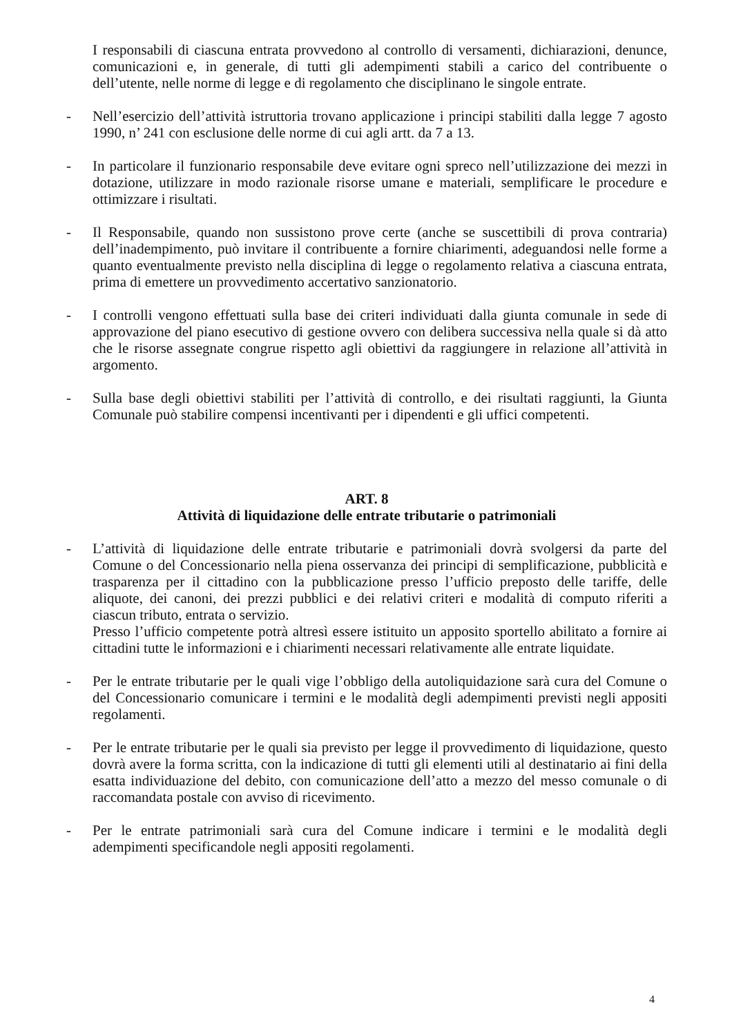I responsabili di ciascuna entrata provvedono al controllo di versamenti, dichiarazioni, denunce, comunicazioni e, in generale, di tutti gli adempimenti stabili a carico del contribuente o dell’utente, nelle norme di legge e di regolamento che disciplinano le singole entrate.
- Nell’esercizio dell’attività istruttoria trovano applicazione i principi stabiliti dalla legge 7 agosto 1990, n’ 241 con esclusione delle norme di cui agli artt. da 7 a 13.
- In particolare il funzionario responsabile deve evitare ogni spreco nell’utilizzazione dei mezzi in dotazione, utilizzare in modo razionale risorse umane e materiali, semplificare le procedure e ottimizzare i risultati.
- Il Responsabile, quando non sussistono prove certe (anche se suscettibili di prova contraria) dell’inadempimento, può invitare il contribuente a fornire chiarimenti, adeguandosi nelle forme a quanto eventualmente previsto nella disciplina di legge o regolamento relativa a ciascuna entrata, prima di emettere un provvedimento accertativo sanzionatorio.
- I controlli vengono effettuati sulla base dei criteri individuati dalla giunta comunale in sede di approvazione del piano esecutivo di gestione ovvero con delibera successiva nella quale si dà atto che le risorse assegnate congrue rispetto agli obiettivi da raggiungere in relazione all’attività in argomento.
- Sulla base degli obiettivi stabiliti per l’attività di controllo, e dei risultati raggiunti, la Giunta Comunale può stabilire compensi incentivanti per i dipendenti e gli uffici competenti.
ART. 8
Attività di liquidazione delle entrate tributarie o patrimoniali
- L’attività di liquidazione delle entrate tributarie e patrimoniali dovrà svolgersi da parte del Comune o del Concessionario nella piena osservanza dei principi di semplificazione, pubblicità e trasparenza per il cittadino con la pubblicazione presso l’ufficio preposto delle tariffe, delle aliquote, dei canoni, dei prezzi pubblici e dei relativi criteri e modalità di computo riferiti a ciascun tributo, entrata o servizio.
Presso l’ufficio competente potrà altresì essere istituito un apposito sportello abilitato a fornire ai cittadini tutte le informazioni e i chiarimenti necessari relativamente alle entrate liquidate.
- Per le entrate tributarie per le quali vige l’obbligo della autoliquidazione sarà cura del Comune o del Concessionario comunicare i termini e le modalità degli adempimenti previsti negli appositi regolamenti.
- Per le entrate tributarie per le quali sia previsto per legge il provvedimento di liquidazione, questo dovrà avere la forma scritta, con la indicazione di tutti gli elementi utili al destinatario ai fini della esatta individuazione del debito, con comunicazione dell’atto a mezzo del messo comunale o di raccomandata postale con avviso di ricevimento.
- Per le entrate patrimoniali sarà cura del Comune indicare i termini e le modalità degli adempimenti specificandole negli appositi regolamenti.
4